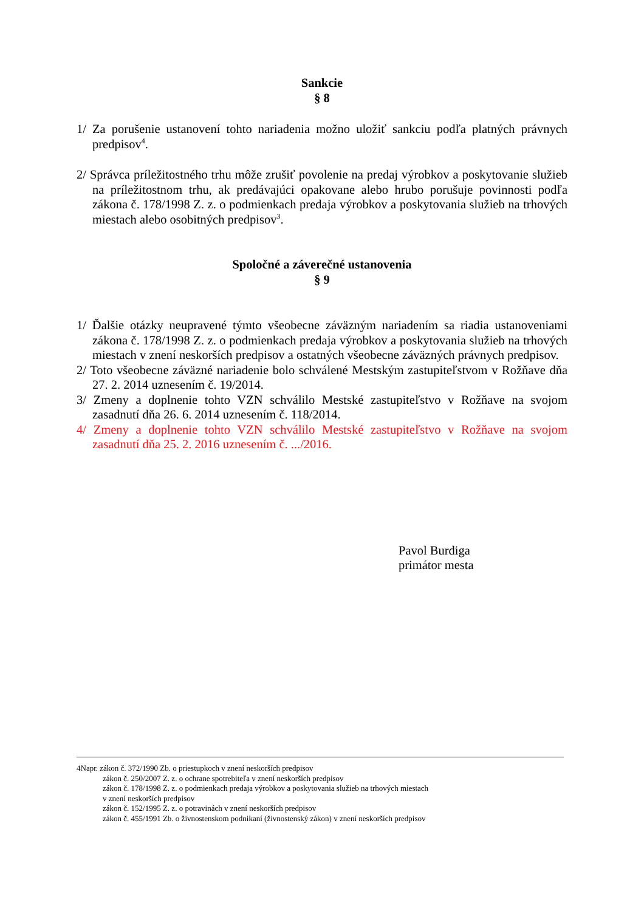Sankcie
§ 8
1/ Za porušenie ustanovení tohto nariadenia možno uložiť sankciu podľa platných právnych predpisov<sup>4</sup>.
2/ Správca príležitostného trhu môže zrušiť povolenie na predaj výrobkov a poskytovanie služieb na príležitostnom trhu, ak predávajúci opakovane alebo hrubo porušuje povinnosti podľa zákona č. 178/1998 Z. z. o podmienkach predaja výrobkov a poskytovania služieb na trhových miestach alebo osobitných predpisov<sup>3</sup>.
Spoločné a záverečné ustanovenia
§ 9
1/ Ďalšie otázky neupravené týmto všeobecne záväzným nariadením sa riadia ustanoveniami zákona č. 178/1998 Z. z. o podmienkach predaja výrobkov a poskytovania služieb na trhových miestach v znení neskorších predpisov a ostatných všeobecne záväzných právnych predpisov.
2/ Toto všeobecne záväzné nariadenie bolo schválené Mestským zastupiteľstvom v Rožňave dňa 27. 2. 2014 uznesením č. 19/2014.
3/ Zmeny a doplnenie tohto VZN schválilo Mestské zastupiteľstvo v Rožňave na svojom zasadnutí dňa 26. 6. 2014 uznesením č. 118/2014.
4/ Zmeny a doplnenie tohto VZN schválilo Mestské zastupiteľstvo v Rožňave na svojom zasadnutí dňa 25. 2. 2016 uznesením č. .../2016.
Pavol Burdiga
primátor mesta
4Napr. zákon č. 372/1990 Zb. o priestupkoch v znení neskorších predpisov
zákon č. 250/2007 Z. z. o ochrane spotrebiteľa v znení neskorších predpisov
zákon č. 178/1998 Z. z. o podmienkach predaja výrobkov a poskytovania služieb na trhových miestach
v znení neskorších predpisov
zákon č. 152/1995 Z. z. o potravinách v znení neskorších predpisov
zákon č. 455/1991 Zb. o živnostenskom podnikaní (živnostenský zákon) v znení neskorších predpisov